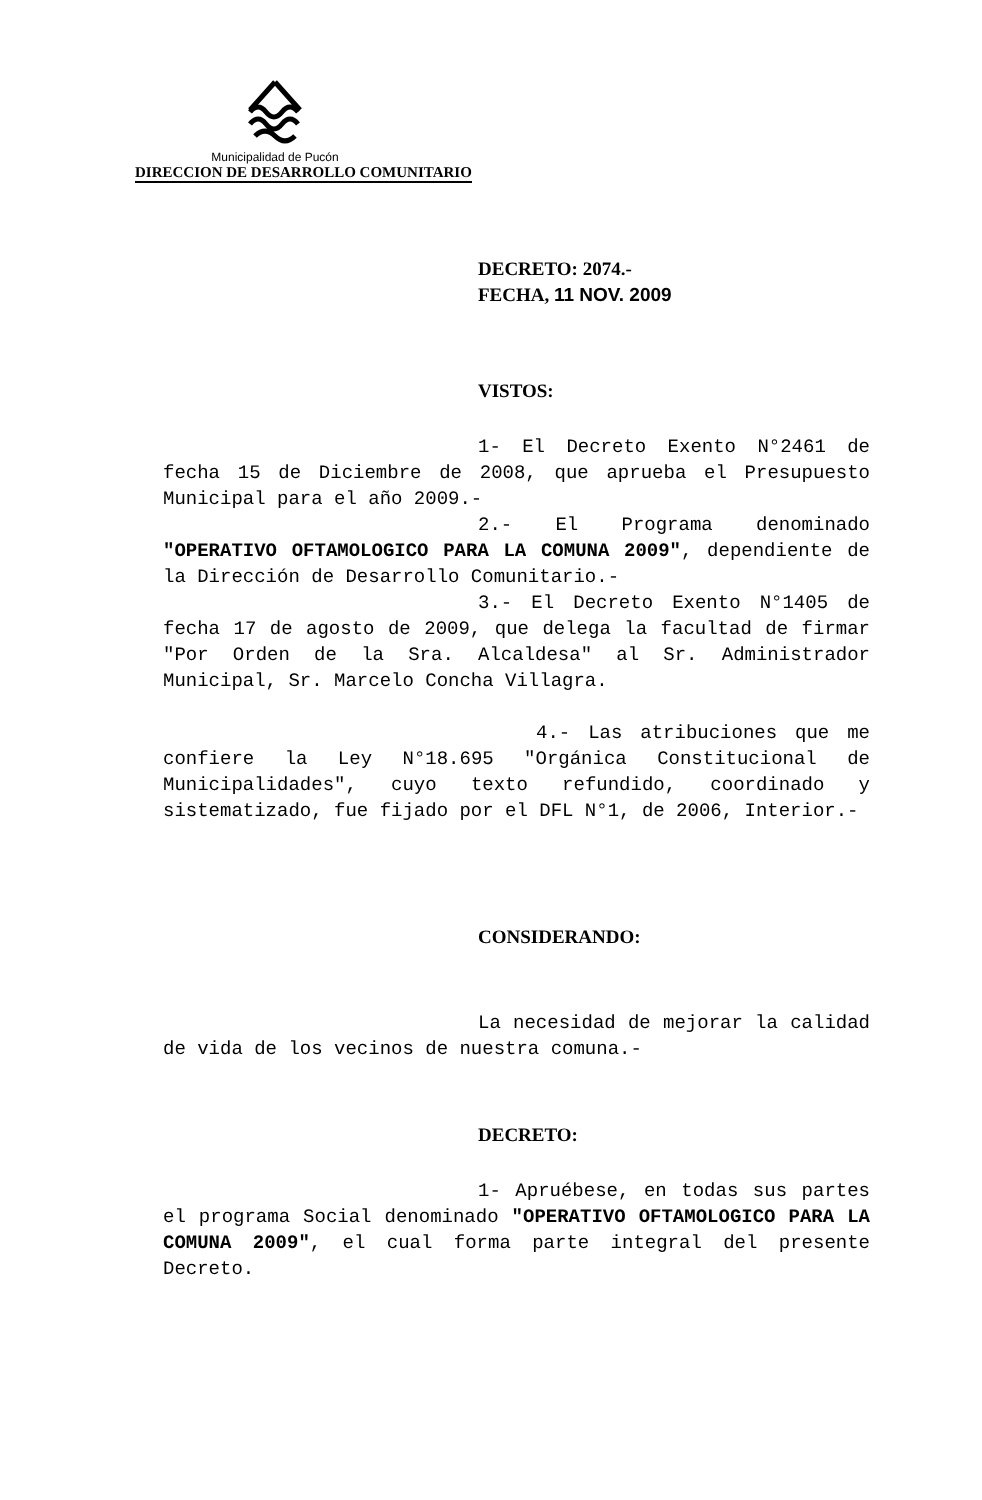Municipalidad de Pucón
DIRECCION DE DESARROLLO COMUNITARIO
DECRETO: 2074.-
FECHA, 11 NOV. 2009
VISTOS:
1- El Decreto Exento N°2461 de fecha 15 de Diciembre de 2008, que aprueba el Presupuesto Municipal para el año 2009.-
2.- El Programa denominado "OPERATIVO OFTAMOLOGICO PARA LA COMUNA 2009", dependiente de la Dirección de Desarrollo Comunitario.-
3.- El Decreto Exento N°1405 de fecha 17 de agosto de 2009, que delega la facultad de firmar "Por Orden de la Sra. Alcaldesa" al Sr. Administrador Municipal, Sr. Marcelo Concha Villagra.
4.- Las atribuciones que me confiere la Ley N°18.695 "Orgánica Constitucional de Municipalidades", cuyo texto refundido, coordinado y sistematizado, fue fijado por el DFL N°1, de 2006, Interior.-
CONSIDERANDO:
La necesidad de mejorar la calidad de vida de los vecinos de nuestra comuna.-
DECRETO:
1- Apruébese, en todas sus partes el programa Social denominado "OPERATIVO OFTAMOLOGICO PARA LA COMUNA 2009", el cual forma parte integral del presente Decreto.